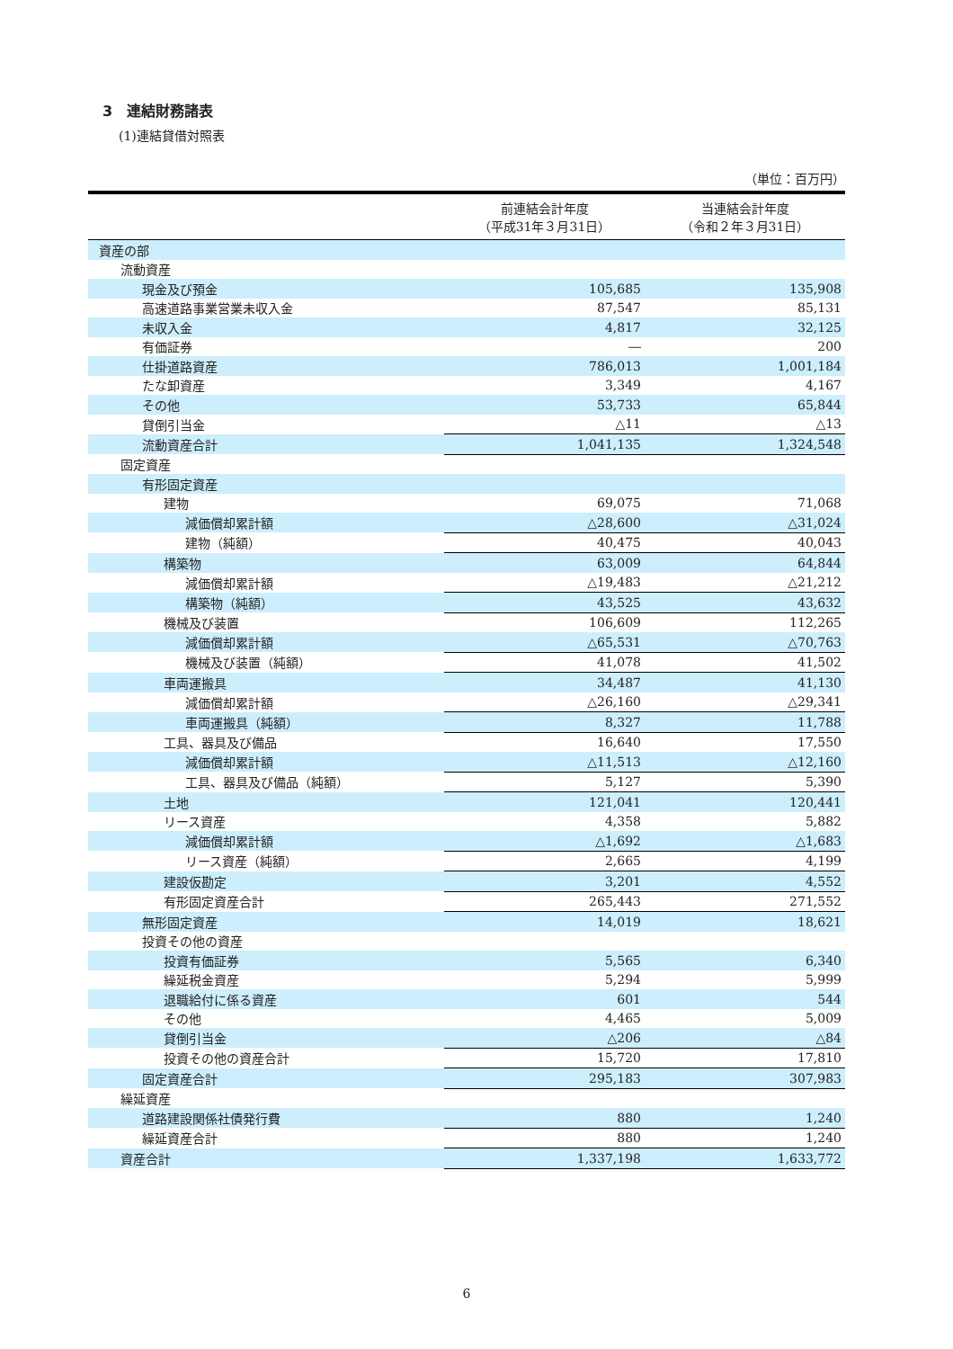3　連結財務諸表
(1)連結貸借対照表
（単位：百万円）
| | 前連結会計年度 （平成31年３月31日） | 当連結会計年度 （令和２年３月31日） |
| --- | --- | --- |
| 資産の部 | | |
| 流動資産 | | |
| 現金及び預金 | 105,685 | 135,908 |
| 高速道路事業営業未収入金 | 87,547 | 85,131 |
| 未収入金 | 4,817 | 32,125 |
| 有価証券 | ― | 200 |
| 仕掛道路資産 | 786,013 | 1,001,184 |
| たな卸資産 | 3,349 | 4,167 |
| その他 | 53,733 | 65,844 |
| 貸倒引当金 | △11 | △13 |
| 流動資産合計 | 1,041,135 | 1,324,548 |
| 固定資産 | | |
| 有形固定資産 | | |
| 建物 | 69,075 | 71,068 |
| 減価償却累計額 | △28,600 | △31,024 |
| 建物（純額） | 40,475 | 40,043 |
| 構築物 | 63,009 | 64,844 |
| 減価償却累計額 | △19,483 | △21,212 |
| 構築物（純額） | 43,525 | 43,632 |
| 機械及び装置 | 106,609 | 112,265 |
| 減価償却累計額 | △65,531 | △70,763 |
| 機械及び装置（純額） | 41,078 | 41,502 |
| 車両運搬具 | 34,487 | 41,130 |
| 減価償却累計額 | △26,160 | △29,341 |
| 車両運搬具（純額） | 8,327 | 11,788 |
| 工具、器具及び備品 | 16,640 | 17,550 |
| 減価償却累計額 | △11,513 | △12,160 |
| 工具、器具及び備品（純額） | 5,127 | 5,390 |
| 土地 | 121,041 | 120,441 |
| リース資産 | 4,358 | 5,882 |
| 減価償却累計額 | △1,692 | △1,683 |
| リース資産（純額） | 2,665 | 4,199 |
| 建設仮勘定 | 3,201 | 4,552 |
| 有形固定資産合計 | 265,443 | 271,552 |
| 無形固定資産 | 14,019 | 18,621 |
| 投資その他の資産 | | |
| 投資有価証券 | 5,565 | 6,340 |
| 繰延税金資産 | 5,294 | 5,999 |
| 退職給付に係る資産 | 601 | 544 |
| その他 | 4,465 | 5,009 |
| 貸倒引当金 | △206 | △84 |
| 投資その他の資産合計 | 15,720 | 17,810 |
| 固定資産合計 | 295,183 | 307,983 |
| 繰延資産 | | |
| 道路建設関係社債発行費 | 880 | 1,240 |
| 繰延資産合計 | 880 | 1,240 |
| 資産合計 | 1,337,198 | 1,633,772 |
6